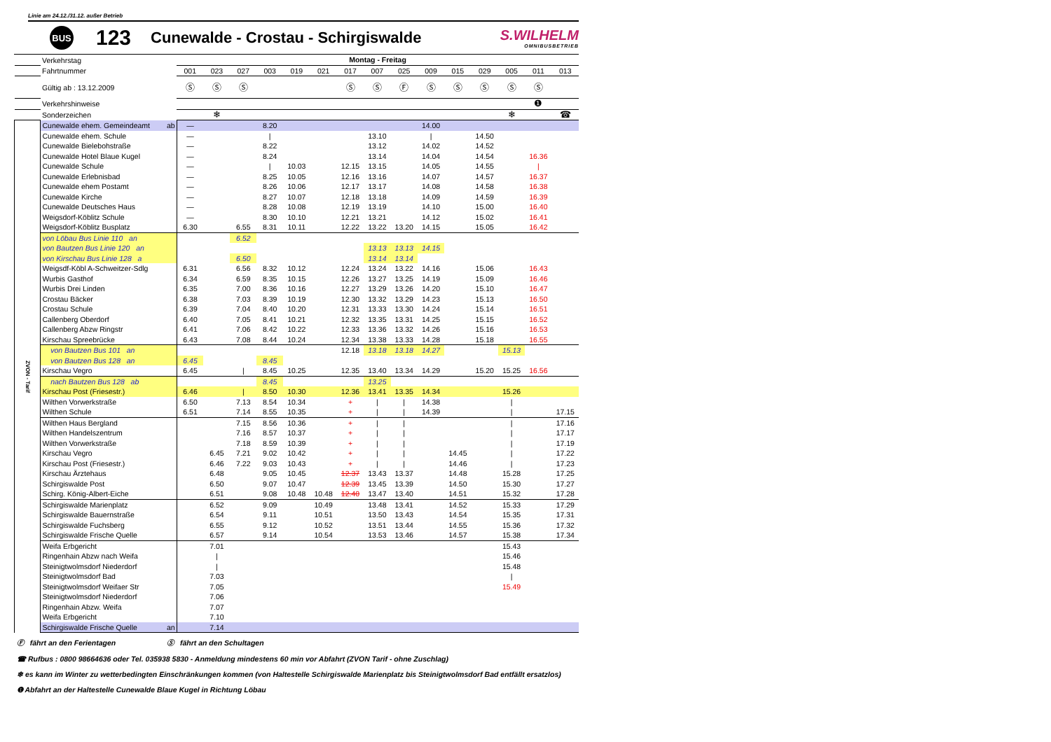Linie am 24.12./31.12. außer Betrieb
BUS
123
Cunewalde - Crostau - Schirgiswalde
S.WILHELM
OMNIBUSBETRIEB
| | Verkehrstag | Montag - Freitag | | | | | | | | | | | | | | |
| | Fahrtnummer | 001 | 023 | 027 | 003 | 019 | 021 | 017 | 007 | 025 | 009 | 015 | 029 | 005 | 011 | 013 |
| | Gültig ab : 13.12.2009 | Ⓢ | Ⓢ | Ⓢ | | | | Ⓢ | Ⓢ | Ⓕ | Ⓢ | Ⓢ | Ⓢ | Ⓢ | Ⓢ | |
| | Verkehrshinweise | | | | | | | | | | | | | | ❶ | |
| | Sonderzeichen | | ❄ | | | | | | | | | | | ❄ | | ☎ |
| ZVON - Tarif | Cunewalde ehem. Gemeindeamt ab | — | | | 8.20 | | | | | | 14.00 | | | | | |
| | Cunewalde ehem. Schule | — | | | / | | | | 13.10 | | / | | 14.50 | | | |
| | Cunewalde Bielebohstraße | — | | | 8.22 | | | | 13.12 | | 14.02 | | 14.52 | | | |
| | Cunewalde Hotel Blaue Kugel | — | | | 8.24 | | | | 13.14 | | 14.04 | | 14.54 | | 16.36 | |
| | Cunewalde Schule | — | | | / | 10.03 | | 12.15 | 13.15 | | 14.05 | | 14.55 | | / | |
| | Cunewalde Erlebnisbad | — | | | 8.25 | 10.05 | | 12.16 | 13.16 | | 14.07 | | 14.57 | | 16.37 | |
| | Cunewalde ehem Postamt | — | | | 8.26 | 10.06 | | 12.17 | 13.17 | | 14.08 | | 14.58 | | 16.38 | |
| | Cunewalde Kirche | — | | | 8.27 | 10.07 | | 12.18 | 13.18 | | 14.09 | | 14.59 | | 16.39 | |
| | Cunewalde Deutsches Haus | — | | | 8.28 | 10.08 | | 12.19 | 13.19 | | 14.10 | | 15.00 | | 16.40 | |
| | Weigsdorf-Köblitz Schule | — | | | 8.30 | 10.10 | | 12.21 | 13.21 | | 14.12 | | 15.02 | | 16.41 | |
| | Weigsdorf-Köblitz Busplatz | 6.30 | | 6.55 | 8.31 | 10.11 | | 12.22 | 13.22 | 13.20 | 14.15 | | 15.05 | | 16.42 | |
| | von Löbau Bus Linie 110 an | | | 6.52 | | | | | | | | | | | | |
| | von Bautzen Bus Linie 120 an | | | | | | | | 13.13 | 13.13 | 14.15 | | | | | |
| | von Kirschau Bus Linie 128 a | | | 6.50 | | | | | 13.14 | 13.14 | | | | | | |
| | Weigsdf-Köbl A-Schweitzer-Sdlg | 6.31 | | 6.56 | 8.32 | 10.12 | | 12.24 | 13.24 | 13.22 | 14.16 | | 15.06 | | 16.43 | |
| | Wurbis Gasthof | 6.34 | | 6.59 | 8.35 | 10.15 | | 12.26 | 13.27 | 13.25 | 14.19 | | 15.09 | | 16.46 | |
| | Wurbis Drei Linden | 6.35 | | 7.00 | 8.36 | 10.16 | | 12.27 | 13.29 | 13.26 | 14.20 | | 15.10 | | 16.47 | |
| | Crostau Bäcker | 6.38 | | 7.03 | 8.39 | 10.19 | | 12.30 | 13.32 | 13.29 | 14.23 | | 15.13 | | 16.50 | |
| | Crostau Schule | 6.39 | | 7.04 | 8.40 | 10.20 | | 12.31 | 13.33 | 13.30 | 14.24 | | 15.14 | | 16.51 | |
| | Callenberg Oberdorf | 6.40 | | 7.05 | 8.41 | 10.21 | | 12.32 | 13.35 | 13.31 | 14.25 | | 15.15 | | 16.52 | |
| | Callenberg Abzw Ringstr | 6.41 | | 7.06 | 8.42 | 10.22 | | 12.33 | 13.36 | 13.32 | 14.26 | | 15.16 | | 16.53 | |
| | Kirschau Spreebrücke | 6.43 | | 7.08 | 8.44 | 10.24 | | 12.34 | 13.38 | 13.33 | 14.28 | | 15.18 | | 16.55 | |
| | von Bautzen Bus 101 an | | | | | | | 12.18 | 13.18 | 13.18 | 14.27 | | | 15.13 | | |
| | von Bautzen Bus 128 an | 6.45 | | | 8.45 | | | | | | | | | | | |
| | Kirschau Vegro | 6.45 | | / | 8.45 | 10.25 | | 12.35 | 13.40 | 13.34 | 14.29 | | 15.20 | 15.25 | 16.56 | |
| | nach Bautzen Bus 128 ab | | | | 8.45 | | | | 13.25 | | | | | | | |
| | Kirschau Post (Friesestr.) | 6.46 | | / | 8.50 | 10.30 | | 12.36 | 13.41 | 13.35 | 14.34 | | | 15.26 | | |
| | Wilthen Vorwerkstraße | 6.50 | | 7.13 | 8.54 | 10.34 | | + | / | / | 14.38 | | | / | | |
| | Wilthen Schule | 6.51 | | 7.14 | 8.55 | 10.35 | | + | / | / | 14.39 | | | / | | 17.15 |
| | Wilthen Haus Bergland | | | 7.15 | 8.56 | 10.36 | | + | / | / | | | | / | | 17.16 |
| | Wilthen Handelszentrum | | | 7.16 | 8.57 | 10.37 | | + | / | / | | | | / | | 17.17 |
| | Wilthen Vorwerkstraße | | | 7.18 | 8.59 | 10.39 | | + | / | / | | | | / | | 17.19 |
| | Kirschau Vegro | | 6.45 | 7.21 | 9.02 | 10.42 | | + | / | / | | 14.45 | | / | | 17.22 |
| | Kirschau Post (Friesestr.) | | 6.46 | 7.22 | 9.03 | 10.43 | | + | / | / | | 14.46 | | / | | 17.23 |
| | Kirschau Ärztehaus | | 6.48 | | 9.05 | 10.45 | | 12.37 | 13.43 | 13.37 | | 14.48 | | 15.28 | | 17.25 |
| | Schirgiswalde Post | | 6.50 | | 9.07 | 10.47 | | 12.39 | 13.45 | 13.39 | | 14.50 | | 15.30 | | 17.27 |
| | Schirg. König-Albert-Eiche | | 6.51 | | 9.08 | 10.48 | 10.48 | 12.40 | 13.47 | 13.40 | | 14.51 | | 15.32 | | 17.28 |
| | Schirgiswalde Marienplatz | | 6.52 | | 9.09 | | 10.49 | | 13.48 | 13.41 | | 14.52 | | 15.33 | | 17.29 |
| | Schirgiswalde Bauernstraße | | 6.54 | | 9.11 | | 10.51 | | 13.50 | 13.43 | | 14.54 | | 15.35 | | 17.31 |
| | Schirgiswalde Fuchsberg | | 6.55 | | 9.12 | | 10.52 | | 13.51 | 13.44 | | 14.55 | | 15.36 | | 17.32 |
| | Schirgiswalde Frische Quelle | | 6.57 | | 9.14 | | 10.54 | | 13.53 | 13.46 | | 14.57 | | 15.38 | | 17.34 |
| | Weifa Erbgericht | | 7.01 | | | | | | | | | | | 15.43 | | |
| | Ringenhain Abzw nach Weifa | | / | | | | | | | | | | | 15.46 | | |
| | Steinigtwolmsdorf Niederdorf | | / | | | | | | | | | | | 15.48 | | |
| | Steinigtwolmsdorf Bad | | 7.03 | | | | | | | | | | | / | | |
| | Steinigtwolmsdorf Weifaer Str | | 7.05 | | | | | | | | | | | 15.49 | | |
| | Steinigtwolmsdorf Niederdorf | | 7.06 | | | | | | | | | | | | | |
| | Ringenhain Abzw. Weifa | | 7.07 | | | | | | | | | | | | | |
| | Weifa Erbgericht | | 7.10 | | | | | | | | | | | | | |
| | Schirgiswalde Frische Quelle an | | 7.14 | | | | | | | | | | | | | |
Ⓕ fährt an den Ferientagen Ⓢ fährt an den Schultagen
☎ Rufbus : 0800 98664636 oder Tel. 035938 5830 - Anmeldung mindestens 60 min vor Abfahrt (ZVON Tarif - ohne Zuschlag)
❄ es kann im Winter zu wetterbedingten Einschränkungen kommen (von Haltestelle Schirgiswalde Marienplatz bis Steinigtwolmsdorf Bad entfällt ersatzlos)
❶ Abfahrt an der Haltestelle Cunewalde Blaue Kugel in Richtung Löbau